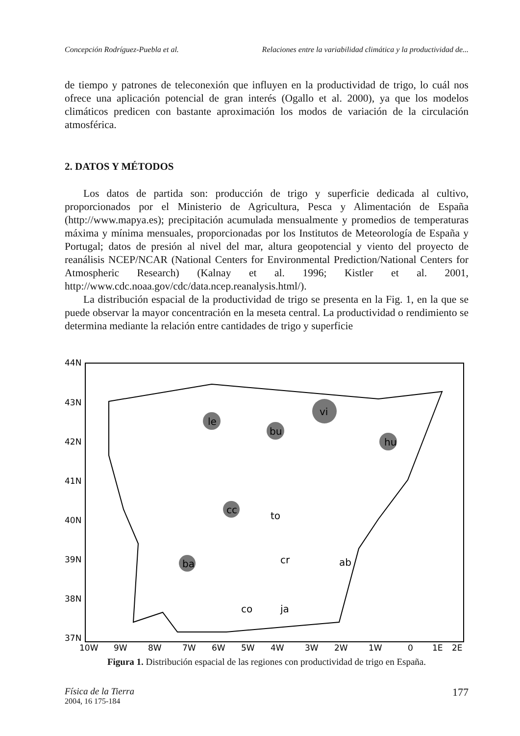Concepción Rodríguez-Puebla et al. Relaciones entre la variabilidad climática y la productividad de...
de tiempo y patrones de teleconexión que influyen en la productividad de trigo, lo cuál nos ofrece una aplicación potencial de gran interés (Ogallo et al. 2000), ya que los modelos climáticos predicen con bastante aproximación los modos de variación de la circulación atmosférica.
2. DATOS Y MÉTODOS
Los datos de partida son: producción de trigo y superficie dedicada al cultivo, proporcionados por el Ministerio de Agricultura, Pesca y Alimentación de España (http://www.mapya.es); precipitación acumulada mensualmente y promedios de temperaturas máxima y mínima mensuales, proporcionadas por los Institutos de Meteorología de España y Portugal; datos de presión al nivel del mar, altura geopotencial y viento del proyecto de reanálisis NCEP/NCAR (National Centers for Environmental Prediction/National Centers for Atmospheric Research) (Kalnay et al. 1996; Kistler et al. 2001, http://www.cdc.noaa.gov/cdc/data.ncep.reanalysis.html/).
La distribución espacial de la productividad de trigo se presenta en la Fig. 1, en la que se puede observar la mayor concentración en la meseta central. La productividad o rendimiento se determina mediante la relación entre cantidades de trigo y superficie
44N
43N
42N
41N
40N
39N
38N
37N
10W
9W
8W
7W
6W
5W
4W
3W
2W
1W
0
1E
2E
vi
le
bu
hu
cc
ba
to
cr
ab
co
ja
Figura 1. Distribución espacial de las regiones con productividad de trigo en España.
Física de la Tierra
2004, 16 175-184
177